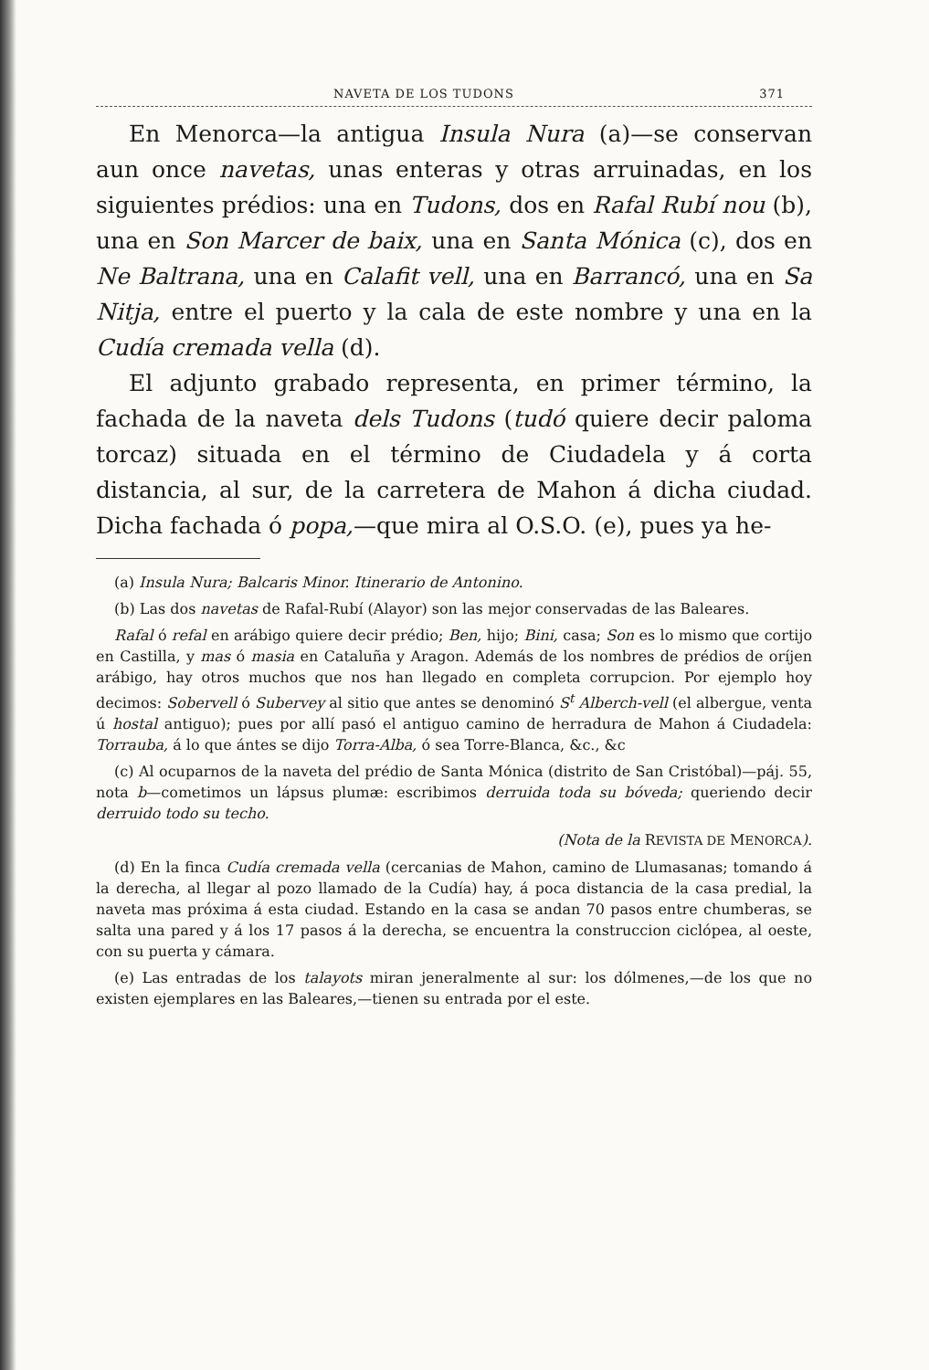NAVETA DE LOS TUDONS 371
En Menorca—la antigua Insula Nura (a)—se conservan aun once navetas, unas enteras y otras arruinadas, en los siguientes prédios: una en Tudons, dos en Rafal Rubí nou (b), una en Son Marcer de baix, una en Santa Mónica (c), dos en Ne Baltrana, una en Calafit vell, una en Barrancó, una en Sa Nitja, entre el puerto y la cala de este nombre y una en la Cudía cremada vella (d).
El adjunto grabado representa, en primer término, la fachada de la naveta dels Tudons (tudó quiere decir paloma torcaz) situada en el término de Ciudadela y á corta distancia, al sur, de la carretera de Mahon á dicha ciudad. Dicha fachada ó popa,—que mira al O.S.O. (e), pues ya he-
(a) Insula Nura; Balcaris Minor. Itinerario de Antonino.
(b) Las dos navetas de Rafal-Rubí (Alayor) son las mejor conservadas de las Baleares.
Rafal ó refal en arábigo quiere decir prédio; Ben, hijo; Bini, casa; Son es lo mismo que cortijo en Castilla, y mas ó masia en Cataluña y Aragon. Además de los nombres de prédios de oríjen arábigo, hay otros muchos que nos han llegado en completa corrupcion. Por ejemplo hoy decimos: Sobervell ó Subervey al sitio que antes se denominó S<sup>t</sup> Alberch-vell (el albergue, venta ú hostal antiguo); pues por allí pasó el antiguo camino de herradura de Mahon á Ciudadela: Torrauba, á lo que ántes se dijo Torra-Alba, ó sea Torre-Blanca, &c., &c
(c) Al ocuparnos de la naveta del prédio de Santa Mónica (distrito de San Cristóbal)—páj. 55, nota b—cometimos un lápsus plumæ: escribimos derruida toda su bóveda; queriendo decir derruido todo su techo.
(Nota de la REVISTA DE MENORCA).
(d) En la finca Cudía cremada vella (cercanias de Mahon, camino de Llumasanas; tomando á la derecha, al llegar al pozo llamado de la Cudía) hay, á poca distancia de la casa predial, la naveta mas próxima á esta ciudad. Estando en la casa se andan 70 pasos entre chumberas, se salta una pared y á los 17 pasos á la derecha, se encuentra la construccion ciclópea, al oeste, con su puerta y cámara.
(e) Las entradas de los talayots miran jeneralmente al sur: los dólmenes,—de los que no existen ejemplares en las Baleares,—tienen su entrada por el este.